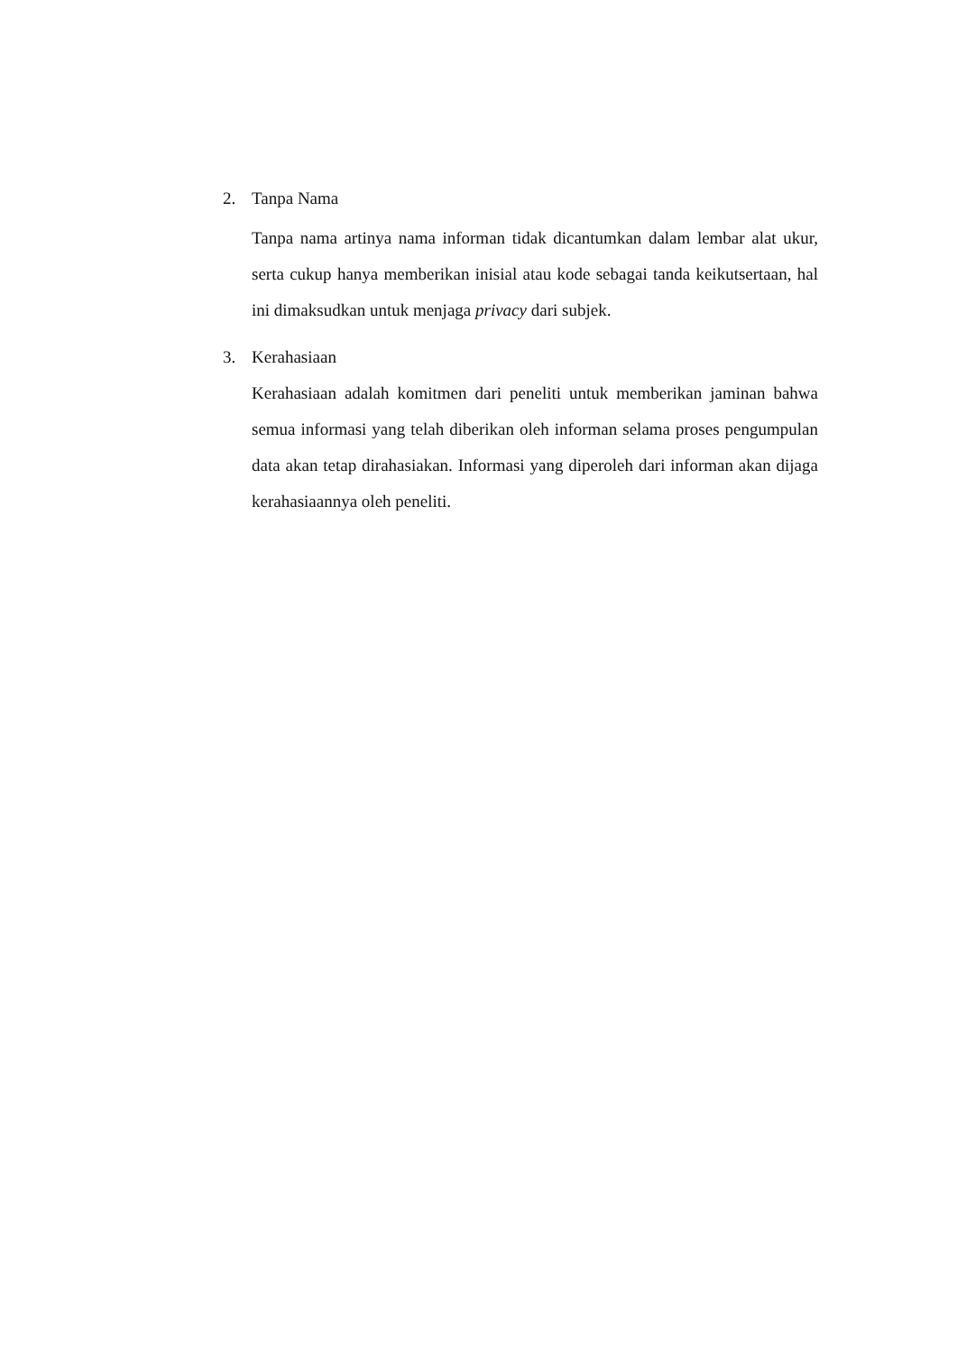2. Tanpa Nama
Tanpa nama artinya nama informan tidak dicantumkan dalam lembar alat ukur, serta cukup hanya memberikan inisial atau kode sebagai tanda keikutsertaan, hal ini dimaksudkan untuk menjaga privacy dari subjek.
3. Kerahasiaan
Kerahasiaan adalah komitmen dari peneliti untuk memberikan jaminan bahwa semua informasi yang telah diberikan oleh informan selama proses pengumpulan data akan tetap dirahasiakan. Informasi yang diperoleh dari informan akan dijaga kerahasiaannya oleh peneliti.